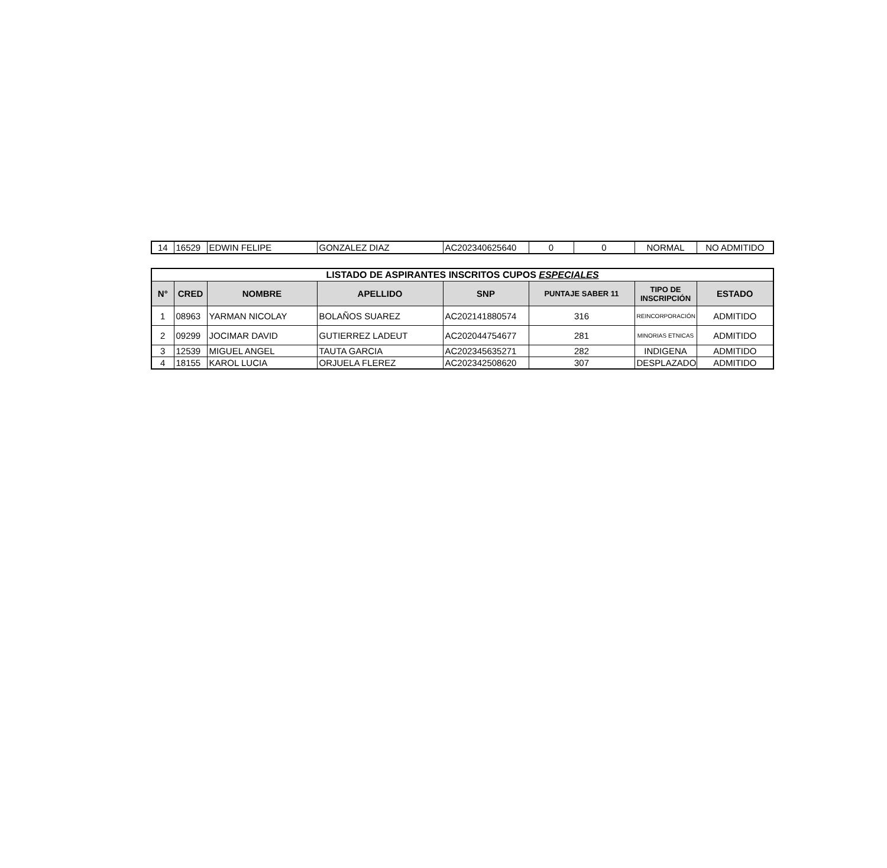| 14 | 16529 | EDWIN FELIPE | GONZALEZ DIAZ | AC202340625640 | 0 | 0 | NORMAL | NO ADMITIDO |
| LISTADO DE ASPIRANTES INSCRITOS CUPOS ESPECIALES | | | | | | | |
| --- | --- | --- | --- | --- | --- | --- | --- |
| N° | CRED | NOMBRE | APELLIDO | SNP | PUNTAJE SABER 11 | TIPO DE INSCRIPCIÓN | ESTADO |
| 1 | 08963 | YARMAN NICOLAY | BOLAÑOS SUAREZ | AC202141880574 | 316 | REINCORPORACIÓN | ADMITIDO |
| 2 | 09299 | JOCIMAR DAVID | GUTIERREZ LADEUT | AC202044754677 | 281 | MINORIAS ETNICAS | ADMITIDO |
| 3 | 12539 | MIGUEL ANGEL | TAUTA GARCIA | AC202345635271 | 282 | INDIGENA | ADMITIDO |
| 4 | 18155 | KAROL LUCIA | ORJUELA FLEREZ | AC202342508620 | 307 | DESPLAZADO | ADMITIDO |